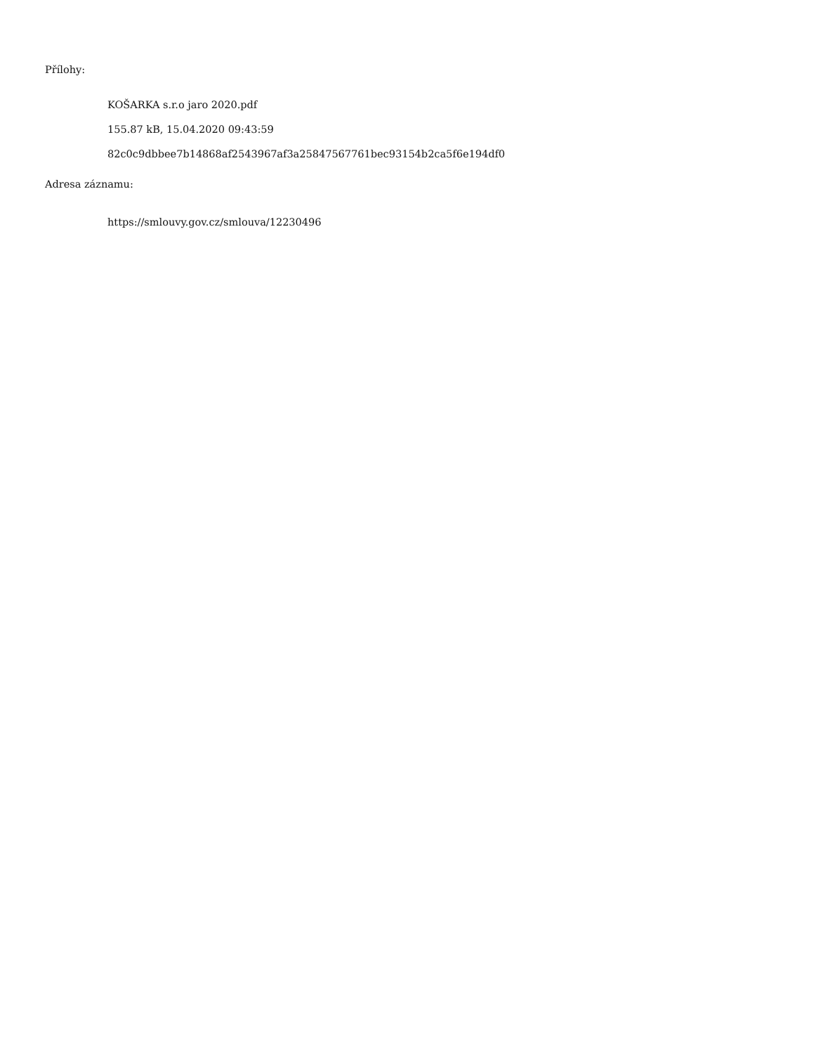Přílohy:
KOŠARKA s.r.o jaro 2020.pdf
155.87 kB, 15.04.2020 09:43:59
82c0c9dbbee7b14868af2543967af3a25847567761bec93154b2ca5f6e194df0
Adresa záznamu:
https://smlouvy.gov.cz/smlouva/12230496